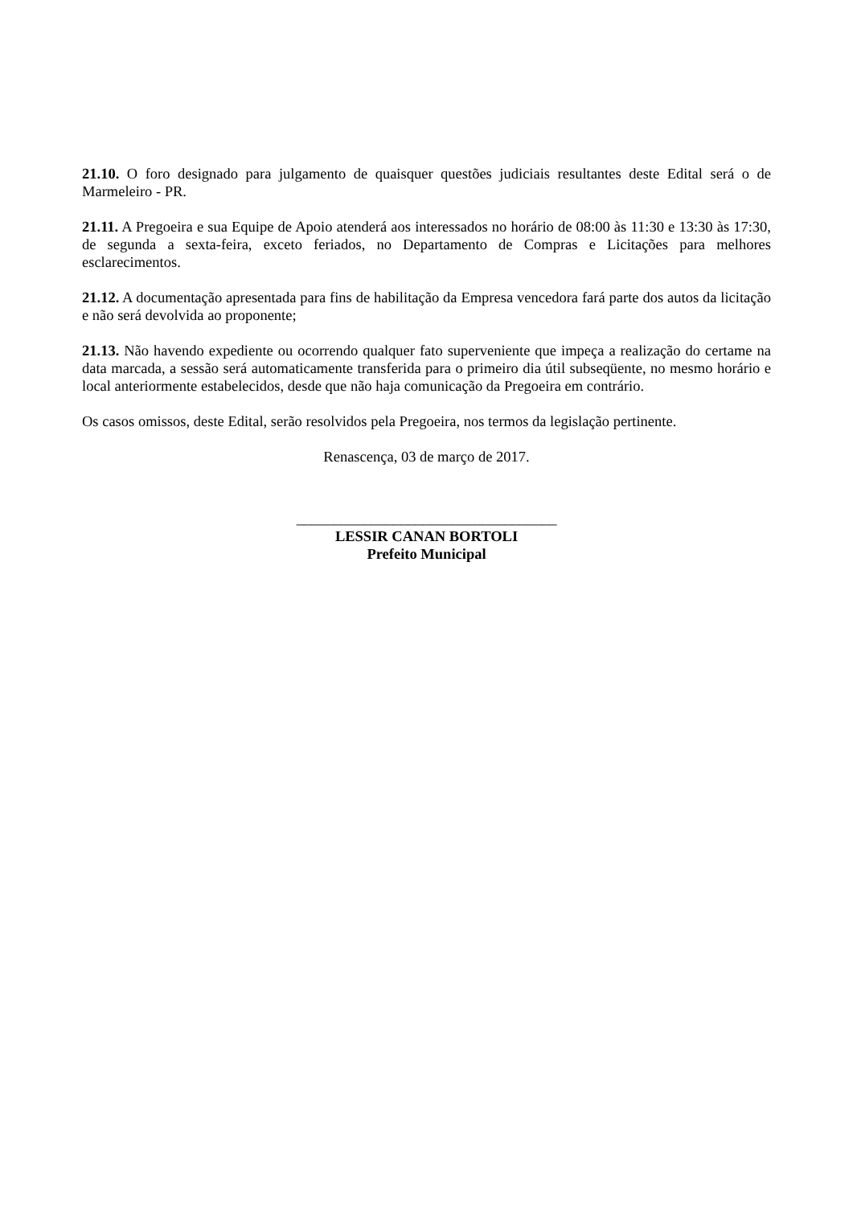21.10. O foro designado para julgamento de quaisquer questões judiciais resultantes deste Edital será o de Marmeleiro - PR.
21.11. A Pregoeira e sua Equipe de Apoio atenderá aos interessados no horário de 08:00 às 11:30 e 13:30 às 17:30, de segunda a sexta-feira, exceto feriados, no Departamento de Compras e Licitações para melhores esclarecimentos.
21.12. A documentação apresentada para fins de habilitação da Empresa vencedora fará parte dos autos da licitação e não será devolvida ao proponente;
21.13. Não havendo expediente ou ocorrendo qualquer fato superveniente que impeça a realização do certame na data marcada, a sessão será automaticamente transferida para o primeiro dia útil subseqüente, no mesmo horário e local anteriormente estabelecidos, desde que não haja comunicação da Pregoeira em contrário.
Os casos omissos, deste Edital, serão resolvidos pela Pregoeira, nos termos da legislação pertinente.
Renascença, 03 de março de 2017.
___________________________________
LESSIR CANAN BORTOLI
Prefeito Municipal